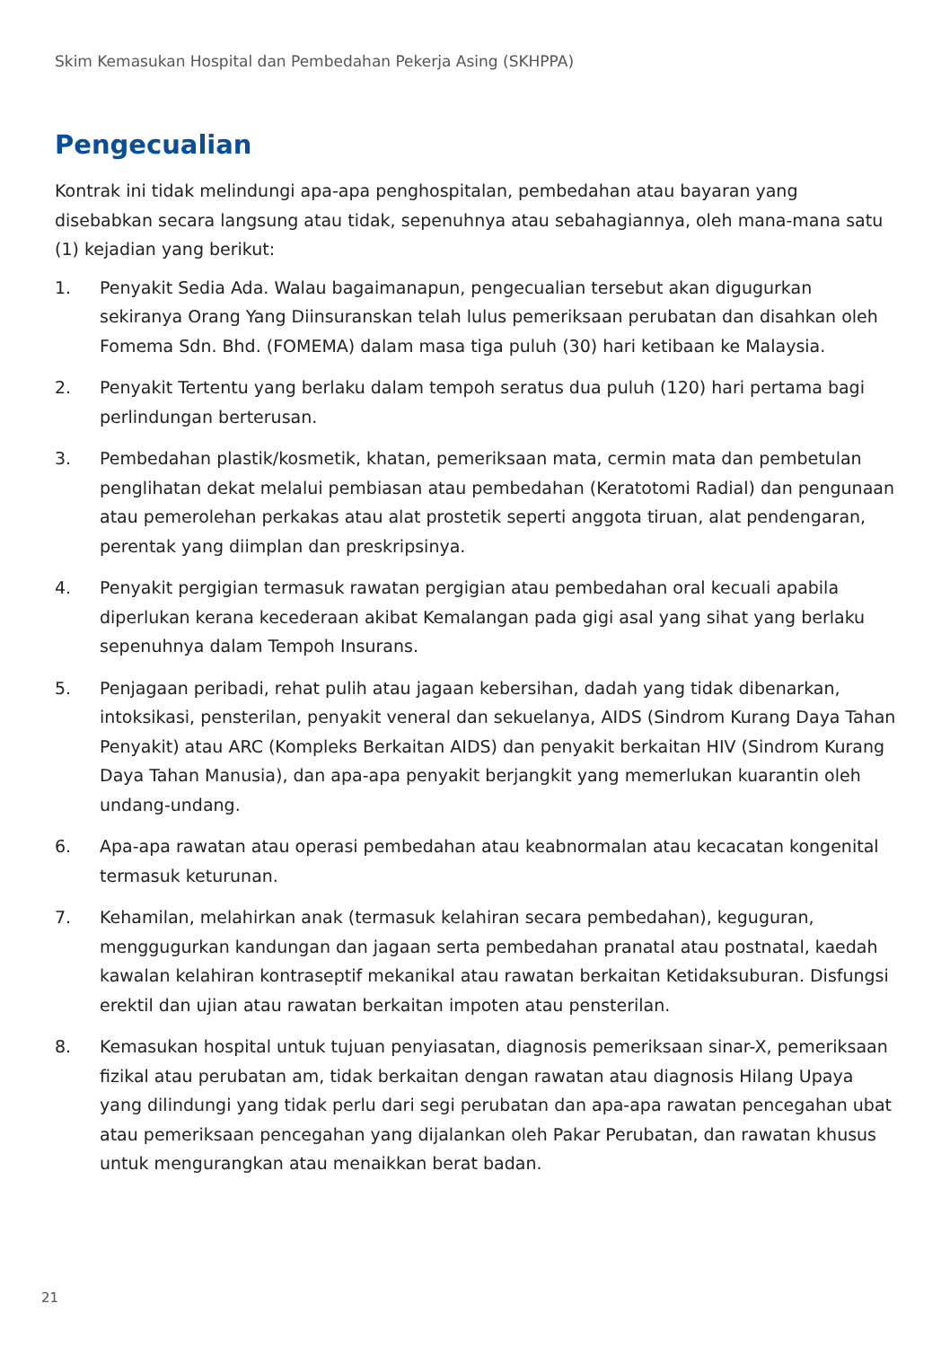Skim Kemasukan Hospital dan Pembedahan Pekerja Asing (SKHPPA)
Pengecualian
Kontrak ini tidak melindungi apa-apa penghospitalan, pembedahan atau bayaran yang disebabkan secara langsung atau tidak, sepenuhnya atau sebahagiannya, oleh mana-mana satu (1) kejadian yang berikut:
1. Penyakit Sedia Ada. Walau bagaimanapun, pengecualian tersebut akan digugurkan sekiranya Orang Yang Diinsuranskan telah lulus pemeriksaan perubatan dan disahkan oleh Fomema Sdn. Bhd. (FOMEMA) dalam masa tiga puluh (30) hari ketibaan ke Malaysia.
2. Penyakit Tertentu yang berlaku dalam tempoh seratus dua puluh (120) hari pertama bagi perlindungan berterusan.
3. Pembedahan plastik/kosmetik, khatan, pemeriksaan mata, cermin mata dan pembetulan penglihatan dekat melalui pembiasan atau pembedahan (Keratotomi Radial) dan pengunaan atau pemerolehan perkakas atau alat prostetik seperti anggota tiruan, alat pendengaran, perentak yang diimplan dan preskripsinya.
4. Penyakit pergigian termasuk rawatan pergigian atau pembedahan oral kecuali apabila diperlukan kerana kecederaan akibat Kemalangan pada gigi asal yang sihat yang berlaku sepenuhnya dalam Tempoh Insurans.
5. Penjagaan peribadi, rehat pulih atau jagaan kebersihan, dadah yang tidak dibenarkan, intoksikasi, pensterilan, penyakit veneral dan sekuelanya, AIDS (Sindrom Kurang Daya Tahan Penyakit) atau ARC (Kompleks Berkaitan AIDS) dan penyakit berkaitan HIV (Sindrom Kurang Daya Tahan Manusia), dan apa-apa penyakit berjangkit yang memerlukan kuarantin oleh undang-undang.
6. Apa-apa rawatan atau operasi pembedahan atau keabnormalan atau kecacatan kongenital termasuk keturunan.
7. Kehamilan, melahirkan anak (termasuk kelahiran secara pembedahan), keguguran, menggugurkan kandungan dan jagaan serta pembedahan pranatal atau postnatal, kaedah kawalan kelahiran kontraseptif mekanikal atau rawatan berkaitan Ketidaksuburan. Disfungsi erektil dan ujian atau rawatan berkaitan impoten atau pensterilan.
8. Kemasukan hospital untuk tujuan penyiasatan, diagnosis pemeriksaan sinar-X, pemeriksaan fizikal atau perubatan am, tidak berkaitan dengan rawatan atau diagnosis Hilang Upaya yang dilindungi yang tidak perlu dari segi perubatan dan apa-apa rawatan pencegahan ubat atau pemeriksaan pencegahan yang dijalankan oleh Pakar Perubatan, dan rawatan khusus untuk mengurangkan atau menaikkan berat badan.
21